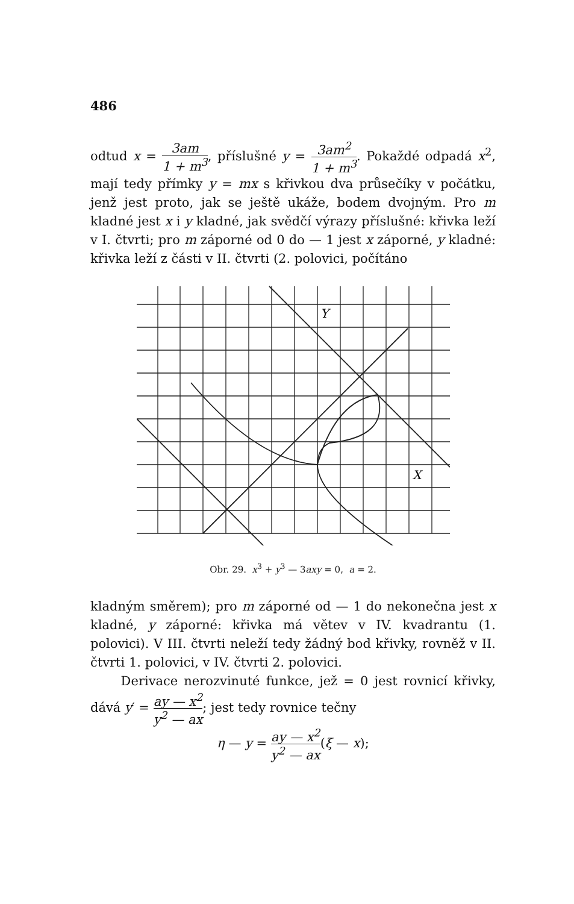486
odtud x = 3am 1 + m<sup>3</sup>, příslušné y = 3am<sup>2</sup> 1 + m<sup>3</sup>. Pokaždé odpadá x<sup>2</sup>, mají tedy přímky y = mx s křivkou dva průsečíky v počátku, jenž jest proto, jak se ještě ukáže, bodem dvojným. Pro m kladné jest x i y kladné, jak svědčí výrazy příslušné: křivka leží v I. čtvrti; pro m záporné od 0 do — 1 jest x záporné, y kladné: křivka leží z části v II. čtvrti (2. polovici, počítáno
Y
X
Obr. 29. x<sup>3</sup> + y<sup>3</sup> — 3axy = 0, a = 2.
kladným směrem); pro m záporné od — 1 do nekonečna jest x kladné, y záporné: křivka má větev v IV. kvadrantu (1. polovici). V III. čtvrti neleží tedy žádný bod křivky, rovněž v II. čtvrti 1. polovici, v IV. čtvrti 2. polovici.
Derivace nerozvinuté funkce, jež = 0 jest rovnicí křivky, dává y′ = ay — x<sup>2</sup> y<sup>2</sup> — ax; jest tedy rovnice tečny
η — y = ay — x<sup>2</sup> y<sup>2</sup> — ax(ξ — x);